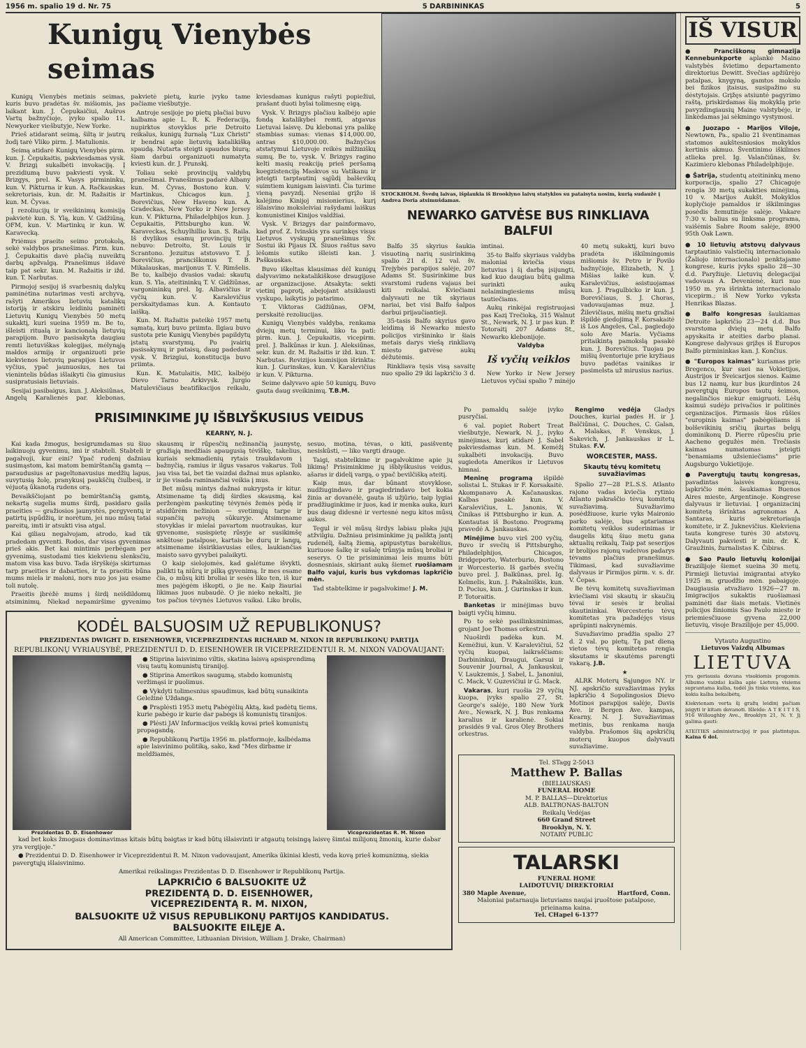1956 m. spalio 19 d. Nr. 75 5 DARBININKAS 5
Kunigų Vienybės seimas
Kunigų Vienybės metinis seimas, kuris buvo pradėtas šv. mišiomis, jas laikant kun. J. Čepukaičiui, Aušros Vartų bažnyčioje, įvyko spalio 11, Newyorker viešbutyje, New Yorke.
Prieš atidarant seimą, šiltą ir jautrų žodį tarė Vliko pirm. J. Matulionis.
Seimą atidarė Kunigų Vienybės pirm. kun. J. Čepukaitis, pakviesdamas vysk. V. Brizgį sukalbėti invokaciją. Į prezidiumą buvo pakviesti vysk. V. Brizgys, prel. K. Vasys pirmininku, kun. V. Pikturna ir kun. A. Račkauskas sekretoriais, kun. dr. M. Ražaitis ir kun. M. Čyvas.
Į rezoliucijų ir sveikinimų komisiją pakvietė kun. S. Ylą, kun. V. Gidžiūną, OFM, kun. V. Martinkų ir kun. W. Karavecką.
Priėmus praeito seimo protokolą, sekė valdybos pranešimas. Pirm. kun. J. Čepukaitis davė plačią nuveiktų darbų apžvalgą. Pranešimus išdavė taip pat sekr. kun. M. Ražaitis ir ižd. kun. T. Narbutas.
Pirmojoj sesijoj iš svarbesnių dalykų paminėtina nutarimas vesti archyvą, rašyti Amerikos lietuvių katalikų istoriją ir atskiru leidiniu paminėti Lietuvių Kunigų Vienybės 50 metų sukaktį, kuri sueina 1959 m. Be to, išleisti ritualą ir kancionalą lietuvių parapijom. Buvo pasisakyta daugiau remti lietuviškas kolegijas, mėlynąją maldos armiją ir organizuoti prie kiekvienos lietuvių parapijos Lietuvos vyčius, ypač jaunuosius, nes tai vienintelis būdas išlaikyti čia gimusius susipratusiais lietuviais.
Sesijai pasibaigus, kun. J. Aleksiūnas, Angelų Karalienės par. klebonas, pakvietė pietų, kurie įvyko tame pačiame viešbutyje.
Antroje sesijoje po pietų plačiai buvo kalbama apie L. R. K. Federaciją, nupirktos stovyklos prie Detroito reikalus, kunigų žurnalą "Lux Christi" ir bendrai apie lietuvių katalikišką spaudą. Nutarta steigti spaudos biurą; šiam darbui organizuoti numatyta kviesti kun. dr. J. Prunskį.
Toliau sekė provincijų valdybų pranešimai. Pranešimus padarė Albany kun. M. Čyvas, Bostono kun. V. Martinkus, Chicagos kun. J. Borevičius, New Haveno kun. A. Gradeckas, New Yorko ir New Jersey kun. V. Pikturna, Philadelphijos kun. J. Čepukaitis, Pittsburgho kun. W. Karaveckas, Schuylhillio kun. S. Raila. Iš dvylikos esamų provincijų trijų nebuvo: Detroito, St. Louis ir Scrantono. Jezuitus atstovavo T. J. Borevičius, pranciškonus T. B. Mikalauskas, marijonus T. V. Rimšelis. Be to, kalbėjo dvasios vadai: skautų kun. S. Yla, ateitininkų T. V. Gidžiūnas, vargonininkų prel. Ig. Albavičius ir vyčių kun. V. Karalevičius perskaitydamas kun. A. Kontauto laišką.
Kun. M. Ražaitis pateikė 1957 metų sąmatą, kurį buvo priimta. Ilgiau buvo sustota prie Kunigų Vienybės papildytų įstatų svarstymų. Po įvairių pasisakymų ir pataisų, daug padedant vysk. V. Brizgiui, konstitucija buvo priimta.
Kun. K. Matulaitis, MIC, kalbėjo Dievo Tarno Arkivysk. Jurgio Matulevičiaus beatifikacijos reikalu, kviesdamas kunigus rašyti popiežiui, prašant duoti bylai tolimesnę eigą.
Vysk. V. Brizgys plačiau kalbėjo apie fondą katalikybei remti, atgavus Lietuvai laisvę. Du klebonai yra palikę stambias sumas: vienas $14,000.00, antras $10,000.00. Bažnyčios atstatymui Lietuvoje reikės milžiniškų sumų. Be to, vysk. V. Brizgys ragino kelti masių reakciją prieš peršamą koegzistenciją Maskvos su Vatikanu ir įsteigti tarptautinį sąjūdį balševikų suimtiem kunigam laisvinti. Čia turime vieną pavyzdį. Neseniai grįžo iš kalėjimo Kinijoj misionierius, kurį išlaisvino moksleiviai rašydami laiškus komunistinei Kinijos valdžiai.
Vysk. V. Brizgys dar painformavo, kad prof. Z. Ivinskis yra surinkęs visus Lietuvos vyskupų pranešimus Šv. Sostui iki Pijaus IX. Šiuos raštus savo lėšomis sutiko išleisti kan. J. Paškauskas.
Buvo iškeltas klausimas dėl kunigų dalyvavimo nekatalikiškose draugijose ar organizacijose. Atsakyta: sekti vietinį paprotį, abejojant atsiklausti vyskupo, laikytis jo patarimo.
T. Viktoras Gidžiūnas, OFM, perskaitė rezoliucijas.
Kunigų Vienybės valdyba, renkama dviejų metų terminui, liko ta pati: pirm. kun. J. Čepukaitis, vicepirm. prel. J. Balkūnas ir kun. J. Aleksiūnas, sekr. kun. dr. M. Ražaitis ir ižd. kun. T. Narbutas. Revizijos komisijon išrinkta: kun. J. Gurinskas, kun. V. Karalevičius ir kun. V. Pikturna.
Seime dalyvavo apie 50 kunigų. Buvo gauta daug sveikinimų. T.B.M.
STOCKHOLM. Švedų laivas, išplaukia iš Brooklyno laivų statyklos su pataisyta nosim, kurią sudaužė į Andrea Doria atsimušdamas.
NEWARKO GATVĖSE BUS RINKLIAVA BALFUI
Balfo 35 skyrius šaukia visuotiną narių susirinkimą spalio 21 d. 12 val. šv. Trejybės parapijos salėje, 207 Adams St. Susirinkime bus svarstomi rudens vajaus bei kiti reikalai. Kviečiami dalyvauti ne tik skyriaus nariai, bet visi Balfo šalpos darbui prijaučiantieji.
35-tasis Balfo skyrius gavo leidimą iš Newarko miesto policijos viršininko ir šiais metais darys viešą rinkliavą miesto gatvėse aukų dėžutėmis.
Rinkliava tęsis visą savaitę nuo spalio 29 iki lapkričio 3 d. imtinai.
35-to Balfo skyriaus valdyba maloniai kviečia visus lietuvius į šį darbą įsijungti, kad kuo daugiau būtų galima surinkti aukų nelaimingiesiems mūsų tautiečiams.
Aukų rinkėjai registruojasi pas Kazį Trečioką, 315 Walnut St., Newark, N. J. ir pas kun. P. Totoraitį 207 Adams St., Newarko klebonijoje.
Valdyba
Iš vyčių veiklos
New Yorko ir New Jersey Lietuvos vyčiai spalio 7 minėjo 40 metų sukaktį, kuri buvo pradėta iškilmingomis mišiomis šv. Petro ir Povilo bažnyčioje, Elizabeth, N. J. Mišias laikė kun. V. Karalevičius, asistuojamas kun. J. Pragulbicko ir kun. J. Borevičiaus, S. J. Choras, vadovaujamas muz. J. Žilevičiaus, mišių metu gražiai išpildė giedojimą F. Korsakaitė iš Los Angeles, Cal., pagiedojo solo Ave Maria. Vyčiams pritaikintą pamokslą pasakė kun. J. Borevičius. Tuojau po mišių šventoriuje prie kryžiaus buvo padėtas vainikas ir pasimelsta už mirusius narius.
PRISIMINKIME JŲ IŠBLYŠKUSIUS VEIDUS
KEARNY, N. J.
Kai kada žmogus, besigrumdamas su šiuo laikinuoju gyvenimu, imi ir stabteli. Stabteli ir pagalvoji, kur eini? Ypač rudenį dažniau susimąstom, kai matom bemirštančią gamtą — paraudusius ar pageltonavusius medžių lapus, suvytusią žolę, pranykusį paukščių čiulbesį, ir vėjuotą ūkanotą rudens orą.
Bevaikščiojant po bemirštančią gamtą, nekartą sugelia mums širdį, pasidaro gaila praeities — gražiosios jaunystės, pergyventų ir patirtų įspūdžių, ir norėtum, jei nuo mūsų tatai pareitų, imti ir atsukti visa atgal.
Kai giliau negalvojam, atrodo, kad tik pradedam gyventi. Rodos, dar visas gyvenimas prieš akis. Bet kai mintimis perbėgam per gyvenimą, sustodami ties kiekvienu slenksčiu, matom visa kas buvo. Tada išryškėja skirtumas tarp praeities ir dabarties, ir ta praeitis būna mums miela ir maloni, nors nuo jos jau esame toli nutolę.
Praeitis įbrėžė mums į širdį neišdildomų atsiminimų. Niekad nepamiršime gyvenimo skausmų ir rūpesčių nežinančią jaunystę, gražiąją medžiais apaugusią tėviškę, takelius, kuriais sekmadienių rytais traukdavom į bažnyčią, ramius ir ilgus vasaros vakarus. Toli jau visa tai, bet tie vaizdai dažnai mus aplanko, ir jie visada raminančiai veikia į mus.
Bet mūsų mintys dažnai nukrypsta ir kitur. Atsimename tą didį širdies skausmą, kai peržengėm paskutinę tėvynės žemės pėdą ir atsidūrėm nežinion — svetimųjų tarpe ir supančių pavojų sūkuryje. Atsimename stovyklas ir mielai pavartom nuotraukas, kur gyvenome, susispietę rūsyje ar susikimšę ankštose patalpose, kartais be durų ir langų, atsimename išsirikiavusias eiles, laukiančias maisto savo gyvybei palaikyti.
O kaip sielojomės, kad galėtume išvykti, palikti tą niūrų ir pilką gyvenimą. Ir mes esame čia, o mūsų kiti broliai ir sesės liko ten, iš kur mes pajėgėm iškopti, o jie ne. Kaip žiauriai likimas juos nubaudė. O jie nieko nekalti, jie tos pačios tėvynės Lietuvos vaikai. Liko brolis, sesuo, motina, tėvas, o kiti, pasišventę nesiskūsti, — liko vargti drauge.
Taigi, stabtelkime ir pagalvokime apie jų likimą! Prisiminkime jų išblyškusius veidus, ašaras ir didelį vargą, o ypač bevilčišką ateitį.
Kaip mus, dar būnant stovyklose, nudžiugindavo ir pragiedrindavo bet kokia žinia ar dovanėlė, gauta iš užjūrio, taip lygiai pradžiuginkime ir juos, kad ir menka auka, kuri bus daug didesnė ir vertesnė negu kitos mūsų aukos.
Tegul ir vėl mūsų širdys labiau plaka jųjų atžvilgiu. Dažniau prisiminkime jų paliktą jantį rudenėlį, šaltą žiemą, apipustytus barakėlius, kuriuose šalkę ir sušalę trūnyja mūsų broliai ir seserys. O tie prisiminimai leis mums būti dosnesniais, skiriant auką šiemet ruošiamam Balfo vajui, kuris bus vykdomas lapkričio mėn.
Tad stabtelkime ir pagalvokime! J. M.
KODĖL BALSUOSIM UŽ REPUBLIKONUS?
PREZIDENTAS DWIGHT D. EISENHOWER, VICEPREZIDENTAS RICHARD M. NIXON IR REPUBLIKONŲ PARTIJA
REPUBLIKONŲ VYRIAUSYBĖ, PREZIDENTUI D. D. EISENHOWER IR VICEPREZIDENTUI R. M. NIXON VADOVAUJANT:
Prezidentas D. D. Eisenhower
● Stiprina laisvinimo viltis, skatina laisvą apsisprendimą visų tautų komunistų tiranijoj.
● Stiprina Amerikos saugumą, stabdo komunistų veržimąsi ir puolimus.
● Vykdyti tolimesnius spaudimus, kad būtų sunaikinta Geležinė Uždanga.
● Praplėsti 1953 metų Pabėgėlių Aktą, kad padėtų tiems, kurie pabėgo ir kurie dar pabėgs iš komunistų tiranijos.
● Plėsti JAV Informacijos veiklą kovai prieš komunistų propagandą.
● Republikonų Partija 1956 m. platformoje, kalbėdama apie laisvinimo politiką, sako, kad "Mes dirbame ir meldžiamės,
Viceprezidentas R. M. Nixon
kad bet koks žmogaus dominavimas kitais būtų baigtas ir kad būtų išlaisvinti ir atgautų teisingą laisvę šimtai milijonų žmonių, kurie dabar yra vergijoje."
● Prezidentui D. D. Eisenhower ir Viceprezidentui R. M. Nixon vadovaujant, Amerika ūkiniai klesti, veda kovą prieš komunizmą, siekia pavergtųjų išlaisvinimo.
Amerikai reikalingas Prezidentas D. D. Eisenhower ir Republikonų Partija.
LAPKRIČIO 6 BALSUOKITE UŽ
PREZIDENTĄ D. D. EISENHOWER,
VICEPREZIDENTĄ R. M. NIXON,
BALSUOKITE UŽ VISUS REPUBLIKONŲ PARTIJOS KANDIDATUS.
BALSUOKITE EILĘJE A.
All American Committee, Lithuanian Division, William J. Drake, Chairman)
Po pamaldų salėje įvyko pusryčiai.
6 val. popiet Robert Treat viešbutyje, Newark, N. J., įvyko minėjimas, kurį atidarė J. Sabel pakviesdamas kun. M. Kemėžį sukalbėti invokaciją. Buvo sugiedota Amerikos ir Lietuvos himnai.
Meninę programą išpildė solistai L. Stukas ir F. Korsakaitė. Akompanavo A. Kačanauskas. Kalbas pasakė kun. V. Karalevičius, L. Janonis, W. Činikas iš Pittsburgho ir kun. A. Kontautas iš Bostono. Programą pravedė A. Jankauskas.
Minėjime buvo virš 200 vyčių. Buvo ir svečių iš Pittsburgho, Philadelphijos, Chicagos, Bridgeporto, Waterburio, Bostono ir Worcesterio. Iš garbės svečių buvo prel. J. Balkūnas, prel. Ig. Kelmelis, kun. J. Pakalniškis, kun. D. Pocius, kun. J. Gurinskas ir kun. P. Totoraitis.
Banketas ir minėjimas buvo baigti vyčių himnu.
Po to sekė pasilinksminimas, grojant Joe Thomas orkestrui.
Nuoširdi padėka kun. M. Kemėžiui, kun. V. Karalevičiui, 52 vyčių kuopai, laikraščiams: Darbininkui, Draugui, Garsui ir Souvenir Journal, A. Jankauskui, V. Laukzemis, J. Sabel, L. Janoniui, C. Mack, V. Guzevičiui ir G. Mack.
Vakaras, kurį ruošia 29 vyčių kuopa, įvyks spalio 27, St. George's salėje, 180 New York Ave., Newark, N. J. Bus renkama karalius ir karalienė. Sokiai prasidės 9 val. Gros Oley Brothers orkestras.
Rengimo vedėja Gladys Douches, kuriai padės H. ir J. Balčiūnai, C. Douches, C. Galan, A. Malakas, F. Venskus, J. Sakevich, J. Jankauskas ir L. Stukas. F.V.
WORCESTER, MASS.
Skautų tėvų komitetų suvažiavimas
Spalio 27—28 P.L.S.S. Atlanto rajono vadas kviečia rytinio Atlanto pakraščio tėvų komitetų suvažiavimą. Suvažiavimo posėdžiuose, kurie vyks Maironio parko salėje, bus aptariamas komitetų veiklos suderinimas ir daugelis kitų šiuo metu gana aktualių reikalų. Taip pat seserijos ir brolijos rajonų vadeivos padarys tėvams plačius pranešimus. Tikimasi, kad suvažiavime dalyvaus ir Pirmijos pirm. v. s. dr. V. Čepas.
Be tėvų komitetų suvažiaviman kviečiami visi skautų ir skaučių tėvai ir sesės ir broliai skautininkai. Worcesterio tėvų komitetas yra pažadėjęs visus aprūpinti nakvynėmis.
Suvažiavimo pradžia spalio 27 d. 2 val. po pietų. Tą pat dieną vietos tėvų komitetas rengia skautams ir skautėms parengti vakarą. J.B.
★
ALRK Moterų Sąjungos NY. ir NJ. apskričio suvažiavimas įvyks lapkričio 4 Sopolingosios Dievo Motinos parapijos salėje, Davis Ave. ir Bergen Ave. kampas, Kearny, N. J. Suvažiavimas metinis, bus renkama nauja valdyba. Prašomos šių apskričių moterų kuopos dalyvauti suvažiavime.
Tel. STagg 2-5043
Matthew P. Ballas
(BIELIAUSKAS)
FUNERAL HOME
M. P. BALLAS—Direktorius
ALB. BALTRONAS-BALTON
Reikalų Vedėjas
660 Grand Street
Brooklyn, N. Y.
NOTARY PUBLIC
TALARSKI
FUNERAL HOME
LAIDOTUVIŲ DIREKTORIAI
380 Maple Avenue, Hartford, Conn.
Maloniai patarnauja lietuviams naujai įruoštose patalpose, prieinama kaina.
Tel. CHapel 6-1377
IŠ VISUR
● Pranciškonų gimnazija Kennebunkporte aplankė Maino valstybės švietimo departamento direktorius Dewitt. Svečias apžiūrėjo patalpas, knygyną, gamtos mokslo bei fizikos įtaisus, susipažino su dėstytojais. Grįžęs atsiuntė pagyrimo raštą, priskirdamas šią mokyklą prie pavyzdingiausių Maine valstybėje, ir linkėdamas jai sėkmingo vystymosi.
● Juozapo - Marijos Viloje, Newtown, Pa., spalio 21 šventinamas statomos aukštesniosios mokyklos kertinis akmuo. Šventinimo iškilmes atlieka prel. Ig. Valančiūnas, šv. Kazimiero klebonas Philadelphijoje.
● Šatrija, studentų ateitininkų meno korporacija, spalio 27 Chicagoje rengia 30 metų sukakties minėjimą. 10 v. Marijos Aukšt. Mokyklos koplyčioje pamaldos ir iškilmingas posėdis žemutinėje salėje. Vakare 7:30 v. balius su linksma programa, vaišėmis Sabre Room salėje, 8900 95th Oak Lawn.
● 10 lietuvių atstovų dalyvaus tarptautinio valstiečių internacionalo (Žaliojo internacionalo) penktajame kongrese, kuris įvyks spalio 28—30 d.d. Paryžiuje. Lietuvių delegacijai vadovaus A. Devenienė, kuri nuo 1950 m. yra išrinkta internacionalo vicepirm.; iš New Yorko vyksta Henrikas Blazas.
● Balfo kongresas šaukiamas Detroite lapkričio 23—24 d.d. Bus svarstoma dviejų metų Balfo apyskaita ir ateities darbo planai. Kongrese dalyvaus grįžęs iš Europos Balfo pirmininkas kan. J. Končius.
● "Europos kaimas" kuriamas prie Bregenco, kur suei na Vokietijos, Austrijos ir Šveicarijos sienos. Kaime bus 12 namų, kur bus įkurdintos 24 pavergtųjų Europos tautų šeimos, negalinčios niekur emigruoti. Lėšų kaimui sudėjo privačios ir politinės organizacijos. Pirmasis šios rūšies "europinis kaimas" pabėgėliams iš bolševikinių sričių įkurtas belgų dominikonų D. Pierre rūpesčiu prie Aacheno gegužės mėn. Trečiasis kaimas numatomas įsteigti "benamiams užsieniečiams" prie Augsburgo Vokietijoje.
● Pavergtųjų tautų kongresas, pavadintas laisvės kongresu, lapkričio mėn. šaukiamas Buenos Aires mieste, Argentinoje. Kongrese dalyvaus ir lietuviai. Į organizacinį komitetą išrinktas agronomas A. Santaras, kuris sekretoriauja komitete, ir Z. Juknevičius. Kiekviena tauta kongrese turės 30 atstovų. Dalyvauti pakviesti ir min. dr. K. Graužinis, žurnalistas K. Čibiras.
● Sao Paulo lietuvių kolonijai Brazilijoje šiemet sueina 30 metų. Pirmieji lietuviai imigrantai atvyko 1925 m. gruodžio mėn. pabaigoje. Daugiausia atvažiavo 1926—27 m. Imigracijos sukaktis ruošiamasi paminėti dar šiais metais. Vietinės policijos žiniomis Sao Paulo mieste ir priemiesčiuose gyvena 22,000 lietuvių, visoje Brazilijoje per 45,000.
Vytauto Augustino
Lietuvos Vaizdų Albumas
LIETUVA
yra geriausia dovana visokiomis progomis. Albumo vaizdai kalba apie Lietuvą visiems suprantama kalba, todėl jis tinka visiems, kas kokia kalba bekalbėtų.
Kiekvienam verta šį gražų leidinį pačiam įsigyti ir kitam dovanoti. Išleido: A T E I T I S, 916 Willoughby Ave., Brooklyn 21, N. Y. Jį galima gauti:
ATEITIES administracijoj ir pas platintojus. Kaina 6 dol.